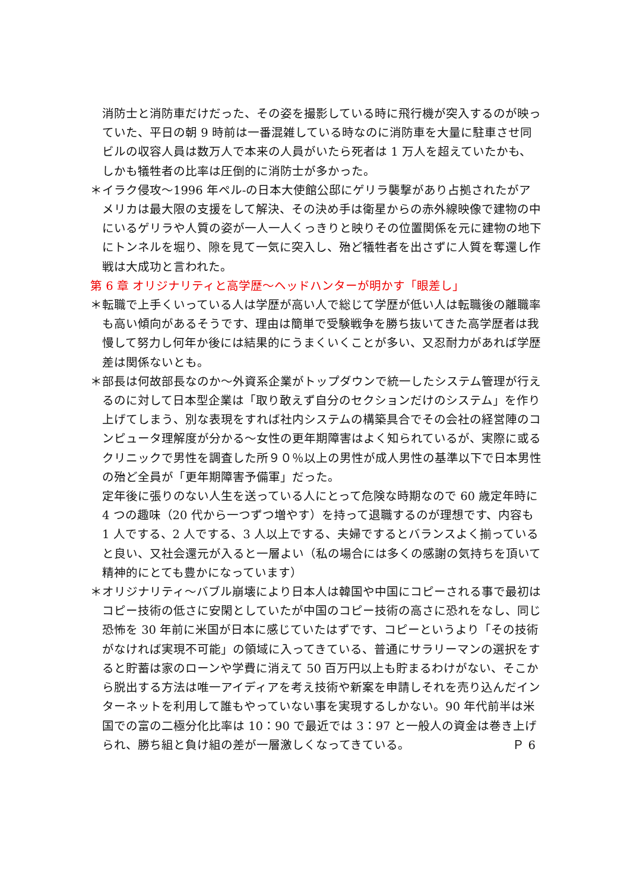消防士と消防車だけだった、その姿を撮影している時に飛行機が突入するのが映っていた、平日の朝 9 時前は一番混雑している時なのに消防車を大量に駐車させ同ビルの収容人員は数万人で本来の人員がいたら死者は 1 万人を超えていたかも、しかも犠牲者の比率は圧倒的に消防士が多かった。
＊イラク侵攻～1996 年ペル-の日本大使館公邸にゲリラ襲撃があり占拠されたがアメリカは最大限の支援をして解決、その決め手は衛星からの赤外線映像で建物の中にいるゲリラや人質の姿が一人一人くっきりと映りその位置関係を元に建物の地下にトンネルを堀り、隙を見て一気に突入し、殆ど犠牲者を出さずに人質を奪還し作戦は大成功と言われた。
第 6 章 オリジナリティと高学歴～ヘッドハンターが明かす「眼差し」
＊転職で上手くいっている人は学歴が高い人で総じて学歴が低い人は転職後の離職率も高い傾向があるそうです、理由は簡単で受験戦争を勝ち抜いてきた高学歴者は我慢して努力し何年か後には結果的にうまくいくことが多い、又忍耐力があれば学歴差は関係ないとも。
＊部長は何故部長なのか～外資系企業がトップダウンで統一したシステム管理が行えるのに対して日本型企業は「取り敢えず自分のセクションだけのシステム」を作り上げてしまう、別な表現をすれば社内システムの構築具合でその会社の経営陣のコンピュータ理解度が分かる～女性の更年期障害はよく知られているが、実際に或るクリニックで男性を調査した所９０％以上の男性が成人男性の基準以下で日本男性の殆ど全員が「更年期障害予備軍」だった。
定年後に張りのない人生を送っている人にとって危険な時期なので 60 歳定年時に 4 つの趣味（20 代から一つずつ増やす）を持って退職するのが理想です、内容も 1 人でする、2 人でする、3 人以上でする、夫婦でするとバランスよく揃っていると良い、又社会還元が入ると一層よい（私の場合には多くの感謝の気持ちを頂いて精神的にとても豊かになっています）
＊オリジナリティ～バブル崩壊により日本人は韓国や中国にコピーされる事で最初はコピー技術の低さに安閑としていたが中国のコピー技術の高さに恐れをなし、同じ恐怖を 30 年前に米国が日本に感じていたはずです、コピーというより「その技術がなければ実現不可能」の領域に入ってきている、普通にサラリーマンの選択をすると貯蓄は家のローンや学費に消えて 50 百万円以上も貯まるわけがない、そこから脱出する方法は唯一アイディアを考え技術や新案を申請しそれを売り込んだインターネットを利用して誰もやっていない事を実現するしかない。90 年代前半は米国での富の二極分化比率は 10：90 で最近では 3：97 と一般人の資金は巻き上げられ、勝ち組と負け組の差が一層激しくなってきている。 Ｐ 6